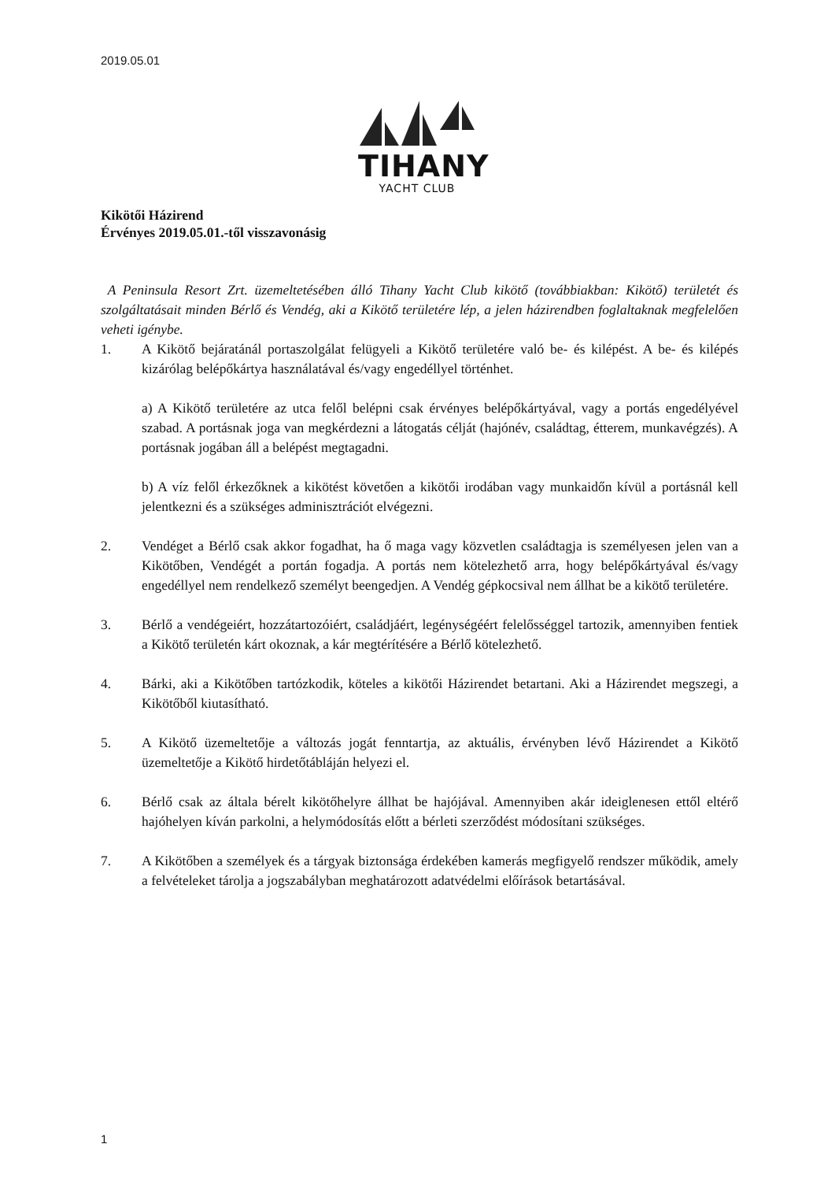2019.05.01
TIHANY
YACHT CLUB
Kikötői Házirend
Érvényes 2019.05.01.-től visszavonásig
A Peninsula Resort Zrt. üzemeltetésében álló Tihany Yacht Club kikötő (továbbiakban: Kikötő) területét és szolgáltatásait minden Bérlő és Vendég, aki a Kikötő területére lép, a jelen házirendben foglaltaknak megfelelően veheti igénybe.
1. A Kikötő bejáratánál portaszolgálat felügyeli a Kikötő területére való be- és kilépést. A be- és kilépés kizárólag belépőkártya használatával és/vagy engedéllyel történhet.
a) A Kikötő területére az utca felől belépni csak érvényes belépőkártyával, vagy a portás engedélyével szabad. A portásnak joga van megkérdezni a látogatás célját (hajónév, családtag, étterem, munkavégzés). A portásnak jogában áll a belépést megtagadni.
b) A víz felől érkezőknek a kikötést követően a kikötői irodában vagy munkaidőn kívül a portásnál kell jelentkezni és a szükséges adminisztrációt elvégezni.
2. Vendéget a Bérlő csak akkor fogadhat, ha ő maga vagy közvetlen családtagja is személyesen jelen van a Kikötőben, Vendégét a portán fogadja. A portás nem kötelezhető arra, hogy belépőkártyával és/vagy engedéllyel nem rendelkező személyt beengedjen. A Vendég gépkocsival nem állhat be a kikötő területére.
3. Bérlő a vendégeiért, hozzátartozóiért, családjáért, legénységéért felelősséggel tartozik, amennyiben fentiek a Kikötő területén kárt okoznak, a kár megtérítésére a Bérlő kötelezhető.
4. Bárki, aki a Kikötőben tartózkodik, köteles a kikötői Házirendet betartani. Aki a Házirendet megszegi, a Kikötőből kiutasítható.
5. A Kikötő üzemeltetője a változás jogát fenntartja, az aktuális, érvényben lévő Házirendet a Kikötő üzemeltetője a Kikötő hirdetőtábláján helyezi el.
6. Bérlő csak az általa bérelt kikötőhelyre állhat be hajójával. Amennyiben akár ideiglenesen ettől eltérő hajóhelyen kíván parkolni, a helymódosítás előtt a bérleti szerződést módosítani szükséges.
7. A Kikötőben a személyek és a tárgyak biztonsága érdekében kamerás megfigyelő rendszer működik, amely a felvételeket tárolja a jogszabályban meghatározott adatvédelmi előírások betartásával.
1